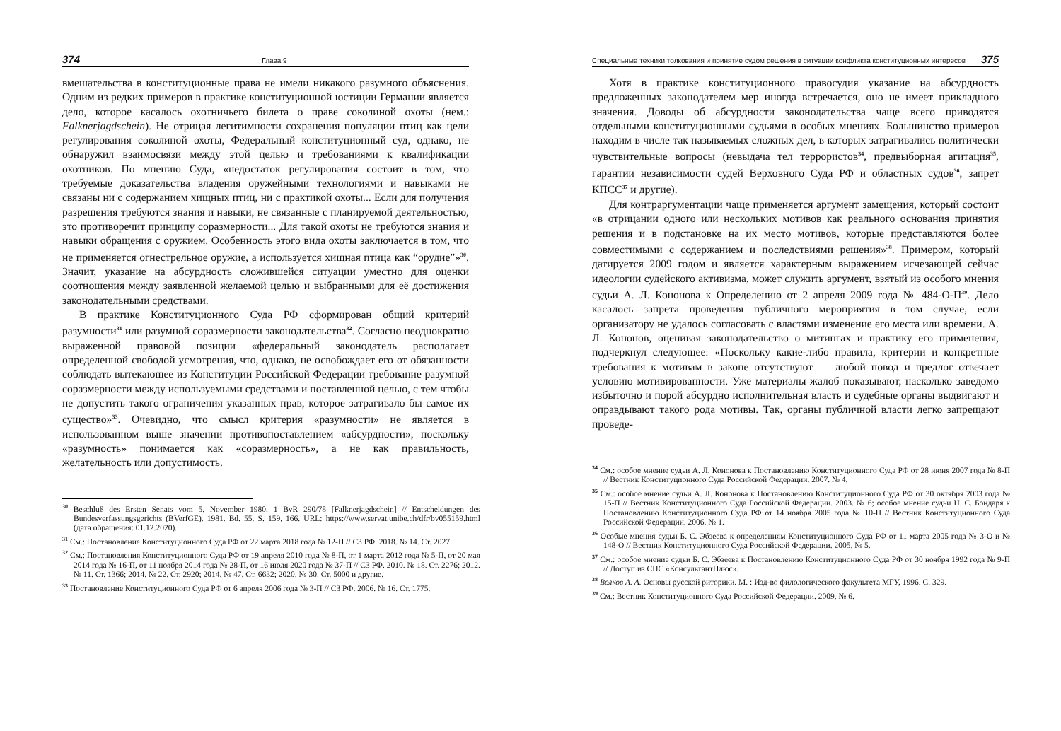374 Глава 9
вмешательства в конституционные права не имели никакого разумного объяснения. Одним из редких примеров в практике конституционной юстиции Германии является дело, которое касалось охотничьего билета о праве соколиной охоты (нем.: Falknerjagdschein). Не отрицая легитимности сохранения популяции птиц как цели регулирования соколиной охоты, Федеральный конституционный суд, однако, не обнаружил взаимосвязи между этой целью и требованиями к квалификации охотников. По мнению Суда, «недостаток регулирования состоит в том, что требуемые доказательства владения оружейными технологиями и навыками не связаны ни с содержанием хищных птиц, ни с практикой охоты... Если для получения разрешения требуются знания и навыки, не связанные с планируемой деятельностью, это противоречит принципу соразмерности... Для такой охоты не требуются знания и навыки обращения с оружием. Особенность этого вида охоты заключается в том, что не применяется огнестрельное оружие, а используется хищная птица как “орудие”»<sup>30</sup>. Значит, указание на абсурдность сложившейся ситуации уместно для оценки соотношения между заявленной желаемой целью и выбранными для её достижения законодательными средствами.
В практике Конституционного Суда РФ сформирован общий критерий разумности<sup>31</sup> или разумной соразмерности законодательства<sup>32</sup>. Согласно неоднократно выраженной правовой позиции «федеральный законодатель располагает определенной свободой усмотрения, что, однако, не освобождает его от обязанности соблюдать вытекающее из Конституции Российской Федерации требование разумной соразмерности между используемыми средствами и поставленной целью, с тем чтобы не допустить такого ограничения указанных прав, которое затрагивало бы самое их существо»<sup>33</sup>. Очевидно, что смысл критерия «разумности» не является в использованном выше значении противопоставлением «абсурдности», поскольку «разумность» понимается как «соразмерность», а не как правильность, желательность или допустимость.
<sup>30</sup> Beschluß des Ersten Senats vom 5. November 1980, 1 BvR 290/78 [Falknerjagdschein] // Entscheidungen des Bundesverfassungsgerichts (BVerfGE). 1981. Bd. 55. S. 159, 166. URL: https://www.servat.unibe.ch/dfr/bv055159.html (дата обращения: 01.12.2020).
<sup>31</sup> См.: Постановление Конституционного Суда РФ от 22 марта 2018 года № 12-П // СЗ РФ. 2018. № 14. Ст. 2027.
<sup>32</sup> См.: Постановления Конституционного Суда РФ от 19 апреля 2010 года № 8-П, от 1 марта 2012 года № 5-П, от 20 мая 2014 года № 16-П, от 11 ноября 2014 года № 28-П, от 16 июля 2020 года № 37-П // СЗ РФ. 2010. № 18. Ст. 2276; 2012. № 11. Ст. 1366; 2014. № 22. Ст. 2920; 2014. № 47. Ст. 6632; 2020. № 30. Ст. 5000 и другие.
<sup>33</sup> Постановление Конституционного Суда РФ от 6 апреля 2006 года № 3-П // СЗ РФ. 2006. № 16. Ст. 1775.
Специальные техники толкования и принятие судом решения в ситуации конфликта конституционных интересов 375
Хотя в практике конституционного правосудия указание на абсурдность предложенных законодателем мер иногда встречается, оно не имеет прикладного значения. Доводы об абсурдности законодательства чаще всего приводятся отдельными конституционными судьями в особых мнениях. Большинство примеров находим в числе так называемых сложных дел, в которых затрагивались политически чувствительные вопросы (невыдача тел террористов<sup>34</sup>, предвыборная агитация<sup>35</sup>, гарантии независимости судей Верховного Суда РФ и областных судов<sup>36</sup>, запрет КПСС<sup>37</sup> и другие).
Для контраргументации чаще применяется аргумент замещения, который состоит «в отрицании одного или нескольких мотивов как реального основания принятия решения и в подстановке на их место мотивов, которые представляются более совместимыми с содержанием и последствиями решения»<sup>38</sup>. Примером, который датируется 2009 годом и является характерным выражением исчезающей сейчас идеологии судейского активизма, может служить аргумент, взятый из особого мнения судьи А. Л. Кононова к Определению от 2 апреля 2009 года № 484-О-П<sup>39</sup>. Дело касалось запрета проведения публичного мероприятия в том случае, если организатору не удалось согласовать с властями изменение его места или времени. А. Л. Кононов, оценивая законодательство о митингах и практику его применения, подчеркнул следующее: «Поскольку какие-либо правила, критерии и конкретные требования к мотивам в законе отсутствуют — любой повод и предлог отвечает условию мотивированности. Уже материалы жалоб показывают, насколько заведомо избыточно и порой абсурдно исполнительная власть и судебные органы выдвигают и оправдывают такого рода мотивы. Так, органы публичной власти легко запрещают проведе-
<sup>34</sup> См.: особое мнение судьи А. Л. Кононова к Постановлению Конституционного Суда РФ от 28 июня 2007 года № 8-П // Вестник Конституционного Суда Российской Федерации. 2007. № 4.
<sup>35</sup> См.: особое мнение судьи А. Л. Кононова к Постановлению Конституционного Суда РФ от 30 октября 2003 года № 15-П // Вестник Конституционного Суда Российской Федерации. 2003. № 6; особое мнение судьи Н. С. Бондаря к Постановлению Конституционного Суда РФ от 14 ноября 2005 года № 10-П // Вестник Конституционного Суда Российской Федерации. 2006. № 1.
<sup>36</sup> Особые мнения судьи Б. С. Эбзеева к определениям Конституционного Суда РФ от 11 марта 2005 года № 3-О и № 148-О // Вестник Конституционного Суда Российской Федерации. 2005. № 5.
<sup>37</sup> См.: особое мнение судьи Б. С. Эбзеева к Постановлению Конституционного Суда РФ от 30 ноября 1992 года № 9-П // Доступ из СПС «КонсультантПлюс».
<sup>38</sup> Волков А. А. Основы русской риторики. М. : Изд-во филологического факультета МГУ, 1996. С. 329.
<sup>39</sup> См.: Вестник Конституционного Суда Российской Федерации. 2009. № 6.